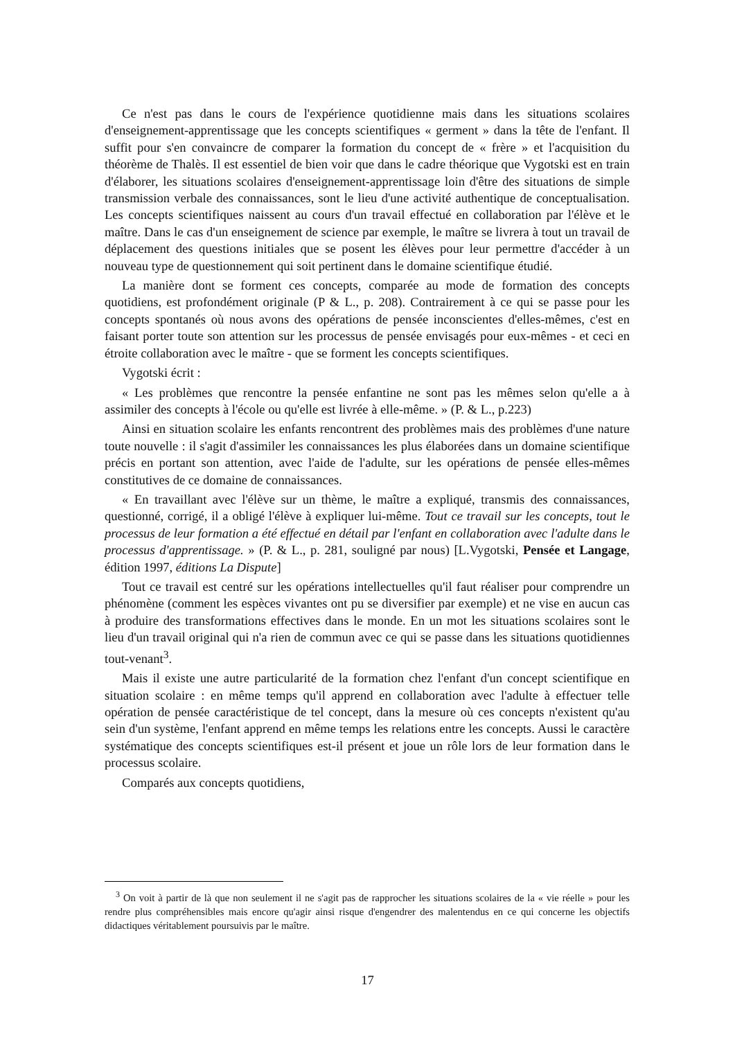Ce n'est pas dans le cours de l'expérience quotidienne mais dans les situations scolaires d'enseignement-apprentissage que les concepts scientifiques « germent » dans la tête de l'enfant. Il suffit pour s'en convaincre de comparer la formation du concept de « frère » et l'acquisition du théorème de Thalès. Il est essentiel de bien voir que dans le cadre théorique que Vygotski est en train d'élaborer, les situations scolaires d'enseignement-apprentissage loin d'être des situations de simple transmission verbale des connaissances, sont le lieu d'une activité authentique de conceptualisation. Les concepts scientifiques naissent au cours d'un travail effectué en collaboration par l'élève et le maître. Dans le cas d'un enseignement de science par exemple, le maître se livrera à tout un travail de déplacement des questions initiales que se posent les élèves pour leur permettre d'accéder à un nouveau type de questionnement qui soit pertinent dans le domaine scientifique étudié.
La manière dont se forment ces concepts, comparée au mode de formation des concepts quotidiens, est profondément originale (P & L., p. 208). Contrairement à ce qui se passe pour les concepts spontanés où nous avons des opérations de pensée inconscientes d'elles-mêmes, c'est en faisant porter toute son attention sur les processus de pensée envisagés pour eux-mêmes - et ceci en étroite collaboration avec le maître - que se forment les concepts scientifiques.
Vygotski écrit :
« Les problèmes que rencontre la pensée enfantine ne sont pas les mêmes selon qu'elle a à assimiler des concepts à l'école ou qu'elle est livrée à elle-même. » (P. & L., p.223)
Ainsi en situation scolaire les enfants rencontrent des problèmes mais des problèmes d'une nature toute nouvelle : il s'agit d'assimiler les connaissances les plus élaborées dans un domaine scientifique précis en portant son attention, avec l'aide de l'adulte, sur les opérations de pensée elles-mêmes constitutives de ce domaine de connaissances.
« En travaillant avec l'élève sur un thème, le maître a expliqué, transmis des connaissances, questionné, corrigé, il a obligé l'élève à expliquer lui-même. Tout ce travail sur les concepts, tout le processus de leur formation a été effectué en détail par l'enfant en collaboration avec l'adulte dans le processus d'apprentissage. » (P. & L., p. 281, souligné par nous) [L.Vygotski, Pensée et Langage, édition 1997, éditions La Dispute]
Tout ce travail est centré sur les opérations intellectuelles qu'il faut réaliser pour comprendre un phénomène (comment les espèces vivantes ont pu se diversifier par exemple) et ne vise en aucun cas à produire des transformations effectives dans le monde. En un mot les situations scolaires sont le lieu d'un travail original qui n'a rien de commun avec ce qui se passe dans les situations quotidiennes tout-venant<sup>3</sup>.
Mais il existe une autre particularité de la formation chez l'enfant d'un concept scientifique en situation scolaire : en même temps qu'il apprend en collaboration avec l'adulte à effectuer telle opération de pensée caractéristique de tel concept, dans la mesure où ces concepts n'existent qu'au sein d'un système, l'enfant apprend en même temps les relations entre les concepts. Aussi le caractère systématique des concepts scientifiques est-il présent et joue un rôle lors de leur formation dans le processus scolaire.
Comparés aux concepts quotidiens,
<sup>3</sup> On voit à partir de là que non seulement il ne s'agit pas de rapprocher les situations scolaires de la « vie réelle » pour les rendre plus compréhensibles mais encore qu'agir ainsi risque d'engendrer des malentendus en ce qui concerne les objectifs didactiques véritablement poursuivis par le maître.
17